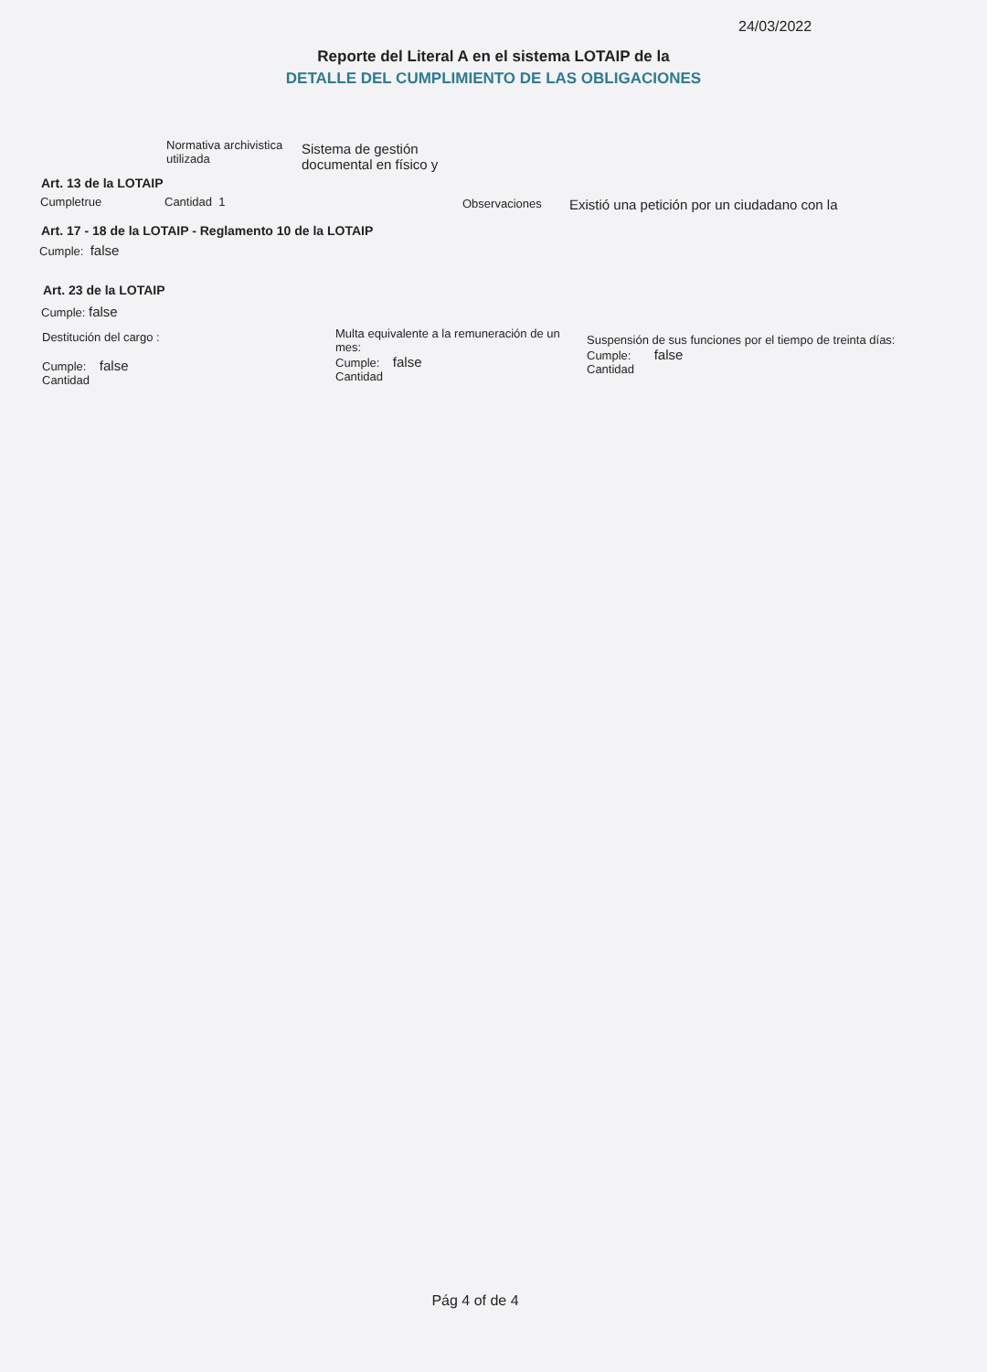24/03/2022
Reporte del Literal A en el sistema LOTAIP de la
DETALLE DEL CUMPLIMIENTO DE LAS OBLIGACIONES
Normativa archivistica
utilizada
Sistema de gestión
documental en físico y
Art. 13 de la LOTAIP
Cumpletrue Cantidad 1 Observaciones
Existió una petición por un ciudadano con la
Art. 17 - 18 de la LOTAIP - Reglamento 10 de la LOTAIP
Cumple: false
Art. 23 de la LOTAIP
Cumple: false
Destitución del cargo :
Cumple: false
Cantidad
Multa equivalente a la remuneración de un mes:
Cumple: false
Cantidad
Suspensión de sus funciones por el tiempo de treinta días:
Cumple: false
Cantidad
Pág 4 of de 4